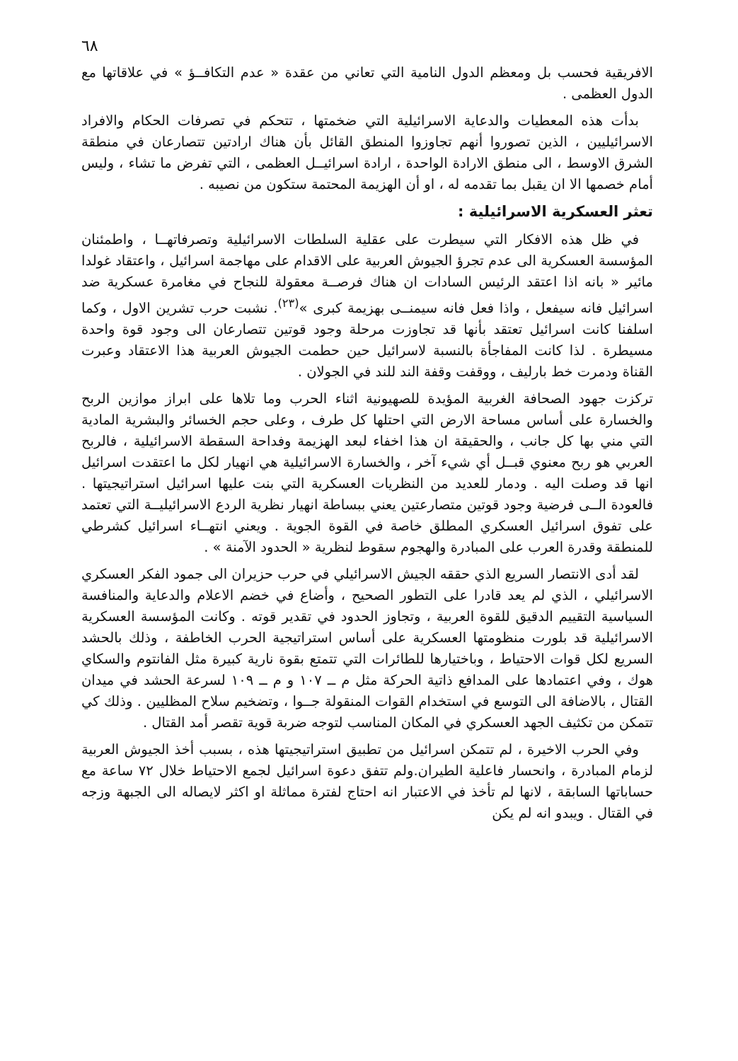٦٨
الافريقية فحسب بل ومعظم الدول النامية التي تعاني من عقدة « عدم التكافــؤ » في علاقاتها مع الدول العظمى .
بدأت هذه المعطيات والدعاية الاسرائيلية التي ضخمتها ، تتحكم في تصرفات الحكام والافراد الاسرائيليين ، الذين تصوروا أنهم تجاوزوا المنطق القائل بأن هناك ارادتين تتصارعان في منطقة الشرق الاوسط ، الى منطق الارادة الواحدة ، ارادة اسرائيــل العظمى ، التي تفرض ما تشاء ، وليس أمام خصمها الا ان يقبل بما تقدمه له ، او أن الهزيمة المحتمة ستكون من نصيبه .
تعثر العسكرية الاسرائيلية :
في ظل هذه الافكار التي سيطرت على عقلية السلطات الاسرائيلية وتصرفاتهــا ، واطمئنان المؤسسة العسكرية الى عدم تجرؤ الجيوش العربية على الاقدام على مهاجمة اسرائيل ، واعتقاد غولدا مائير « بانه اذا اعتقد الرئيس السادات ان هناك فرصــة معقولة للنجاح في مغامرة عسكرية ضد اسرائيل فانه سيفعل ، واذا فعل فانه سيمنــى بهزيمة كبرى »<sup>(٢٣)</sup>. نشبت حرب تشرين الاول ، وكما اسلفنا كانت اسرائيل تعتقد بأنها قد تجاوزت مرحلة وجود قوتين تتصارعان الى وجود قوة واحدة مسيطرة . لذا كانت المفاجأة بالنسبة لاسرائيل حين حطمت الجيوش العربية هذا الاعتقاد وعبرت القناة ودمرت خط بارليف ، ووقفت وقفة الند للند في الجولان .
تركزت جهود الصحافة الغربية المؤيدة للصهيونية اثناء الحرب وما تلاها على ابراز موازين الربح والخسارة على أساس مساحة الارض التي احتلها كل طرف ، وعلى حجم الخسائر والبشرية المادية التي مني بها كل جانب ، والحقيقة ان هذا اخفاء لبعد الهزيمة وفداحة السقطة الاسرائيلية ، فالربح العربي هو ربح معنوي قبــل أي شيء آخر ، والخسارة الاسرائيلية هي انهيار لكل ما اعتقدت اسرائيل انها قد وصلت اليه . ودمار للعديد من النظريات العسكرية التي بنت عليها اسرائيل استراتيجيتها . فالعودة الــى فرضية وجود قوتين متصارعتين يعني ببساطة انهيار نظرية الردع الاسرائيليــة التي تعتمد على تفوق اسرائيل العسكري المطلق خاصة في القوة الجوية . ويعني انتهــاء اسرائيل كشرطي للمنطقة وقدرة العرب على المبادرة والهجوم سقوط لنظرية « الحدود الآمنة » .
لقد أدى الانتصار السريع الذي حققه الجيش الاسرائيلي في حرب حزيران الى جمود الفكر العسكري الاسرائيلي ، الذي لم يعد قادرا على التطور الصحيح ، وأضاع في خضم الاعلام والدعاية والمنافسة السياسية التقييم الدقيق للقوة العربية ، وتجاوز الحدود في تقدير قوته . وكانت المؤسسة العسكرية الاسرائيلية قد بلورت منظومتها العسكرية على أساس استراتيجية الحرب الخاطفة ، وذلك بالحشد السريع لكل قوات الاحتياط ، وباختيارها للطائرات التي تتمتع بقوة نارية كبيرة مثل الفانتوم والسكاي هوك ، وفي اعتمادها على المدافع ذاتية الحركة مثل م ــ ١٠٧ و م ــ ١٠٩ لسرعة الحشد في ميدان القتال ، بالاضافة الى التوسع في استخدام القوات المنقولة جــوا ، وتضخيم سلاح المظليين . وذلك كي تتمكن من تكثيف الجهد العسكري في المكان المناسب لتوجه ضربة قوية تقصر أمد القتال .
وفي الحرب الاخيرة ، لم تتمكن اسرائيل من تطبيق استراتيجيتها هذه ، بسبب أخذ الجيوش العربية لزمام المبادرة ، وانحسار فاعلية الطيران.ولم تتفق دعوة اسرائيل لجمع الاحتياط خلال ٧٢ ساعة مع حساباتها السابقة ، لانها لم تأخذ في الاعتبار انه احتاج لفترة مماثلة او اكثر لايصاله الى الجبهة وزجه في القتال . ويبدو انه لم يكن